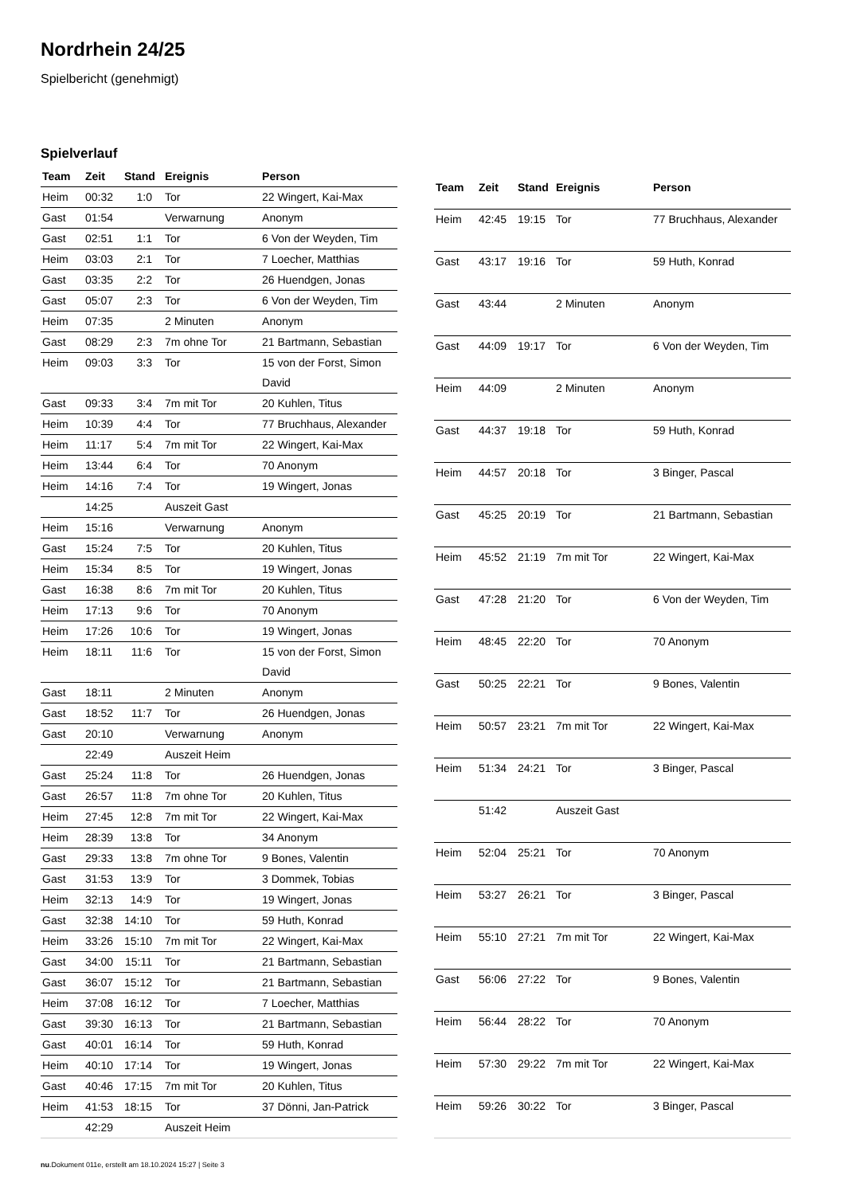Nordrhein 24/25
Spielbericht (genehmigt)
Spielverlauf
| Team | Zeit | Stand | Ereignis | Person |
| --- | --- | --- | --- | --- |
| Heim | 00:32 | 1:0 | Tor | 22 Wingert, Kai-Max |
| Gast | 01:54 | | Verwarnung | Anonym |
| Gast | 02:51 | 1:1 | Tor | 6 Von der Weyden, Tim |
| Heim | 03:03 | 2:1 | Tor | 7 Loecher, Matthias |
| Gast | 03:35 | 2:2 | Tor | 26 Huendgen, Jonas |
| Gast | 05:07 | 2:3 | Tor | 6 Von der Weyden, Tim |
| Heim | 07:35 | | 2 Minuten | Anonym |
| Gast | 08:29 | 2:3 | 7m ohne Tor | 21 Bartmann, Sebastian |
| Heim | 09:03 | 3:3 | Tor | 15 von der Forst, Simon David |
| Gast | 09:33 | 3:4 | 7m mit Tor | 20 Kuhlen, Titus |
| Heim | 10:39 | 4:4 | Tor | 77 Bruchhaus, Alexander |
| Heim | 11:17 | 5:4 | 7m mit Tor | 22 Wingert, Kai-Max |
| Heim | 13:44 | 6:4 | Tor | 70 Anonym |
| Heim | 14:16 | 7:4 | Tor | 19 Wingert, Jonas |
| | 14:25 | | Auszeit Gast | |
| Heim | 15:16 | | Verwarnung | Anonym |
| Gast | 15:24 | 7:5 | Tor | 20 Kuhlen, Titus |
| Heim | 15:34 | 8:5 | Tor | 19 Wingert, Jonas |
| Gast | 16:38 | 8:6 | 7m mit Tor | 20 Kuhlen, Titus |
| Heim | 17:13 | 9:6 | Tor | 70 Anonym |
| Heim | 17:26 | 10:6 | Tor | 19 Wingert, Jonas |
| Heim | 18:11 | 11:6 | Tor | 15 von der Forst, Simon David |
| Gast | 18:11 | | 2 Minuten | Anonym |
| Gast | 18:52 | 11:7 | Tor | 26 Huendgen, Jonas |
| Gast | 20:10 | | Verwarnung | Anonym |
| | 22:49 | | Auszeit Heim | |
| Gast | 25:24 | 11:8 | Tor | 26 Huendgen, Jonas |
| Gast | 26:57 | 11:8 | 7m ohne Tor | 20 Kuhlen, Titus |
| Heim | 27:45 | 12:8 | 7m mit Tor | 22 Wingert, Kai-Max |
| Heim | 28:39 | 13:8 | Tor | 34 Anonym |
| Gast | 29:33 | 13:8 | 7m ohne Tor | 9 Bones, Valentin |
| Gast | 31:53 | 13:9 | Tor | 3 Dommek, Tobias |
| Heim | 32:13 | 14:9 | Tor | 19 Wingert, Jonas |
| Gast | 32:38 | 14:10 | Tor | 59 Huth, Konrad |
| Heim | 33:26 | 15:10 | 7m mit Tor | 22 Wingert, Kai-Max |
| Gast | 34:00 | 15:11 | Tor | 21 Bartmann, Sebastian |
| Gast | 36:07 | 15:12 | Tor | 21 Bartmann, Sebastian |
| Heim | 37:08 | 16:12 | Tor | 7 Loecher, Matthias |
| Gast | 39:30 | 16:13 | Tor | 21 Bartmann, Sebastian |
| Gast | 40:01 | 16:14 | Tor | 59 Huth, Konrad |
| Heim | 40:10 | 17:14 | Tor | 19 Wingert, Jonas |
| Gast | 40:46 | 17:15 | 7m mit Tor | 20 Kuhlen, Titus |
| Heim | 41:53 | 18:15 | Tor | 37 Dönni, Jan-Patrick |
| | 42:29 | | Auszeit Heim | |
| Team | Zeit | Stand | Ereignis | Person |
| --- | --- | --- | --- | --- |
| Heim | 42:45 | 19:15 | Tor | 77 Bruchhaus, Alexander |
| Gast | 43:17 | 19:16 | Tor | 59 Huth, Konrad |
| Gast | 43:44 | | 2 Minuten | Anonym |
| Gast | 44:09 | 19:17 | Tor | 6 Von der Weyden, Tim |
| Heim | 44:09 | | 2 Minuten | Anonym |
| Gast | 44:37 | 19:18 | Tor | 59 Huth, Konrad |
| Heim | 44:57 | 20:18 | Tor | 3 Binger, Pascal |
| Gast | 45:25 | 20:19 | Tor | 21 Bartmann, Sebastian |
| Heim | 45:52 | 21:19 | 7m mit Tor | 22 Wingert, Kai-Max |
| Gast | 47:28 | 21:20 | Tor | 6 Von der Weyden, Tim |
| Heim | 48:45 | 22:20 | Tor | 70 Anonym |
| Gast | 50:25 | 22:21 | Tor | 9 Bones, Valentin |
| Heim | 50:57 | 23:21 | 7m mit Tor | 22 Wingert, Kai-Max |
| Heim | 51:34 | 24:21 | Tor | 3 Binger, Pascal |
| | 51:42 | | Auszeit Gast | |
| Heim | 52:04 | 25:21 | Tor | 70 Anonym |
| Heim | 53:27 | 26:21 | Tor | 3 Binger, Pascal |
| Heim | 55:10 | 27:21 | 7m mit Tor | 22 Wingert, Kai-Max |
| Gast | 56:06 | 27:22 | Tor | 9 Bones, Valentin |
| Heim | 56:44 | 28:22 | Tor | 70 Anonym |
| Heim | 57:30 | 29:22 | 7m mit Tor | 22 Wingert, Kai-Max |
| Heim | 59:26 | 30:22 | Tor | 3 Binger, Pascal |
nu.Dokument 011e, erstellt am 18.10.2024 15:27 | Seite 3